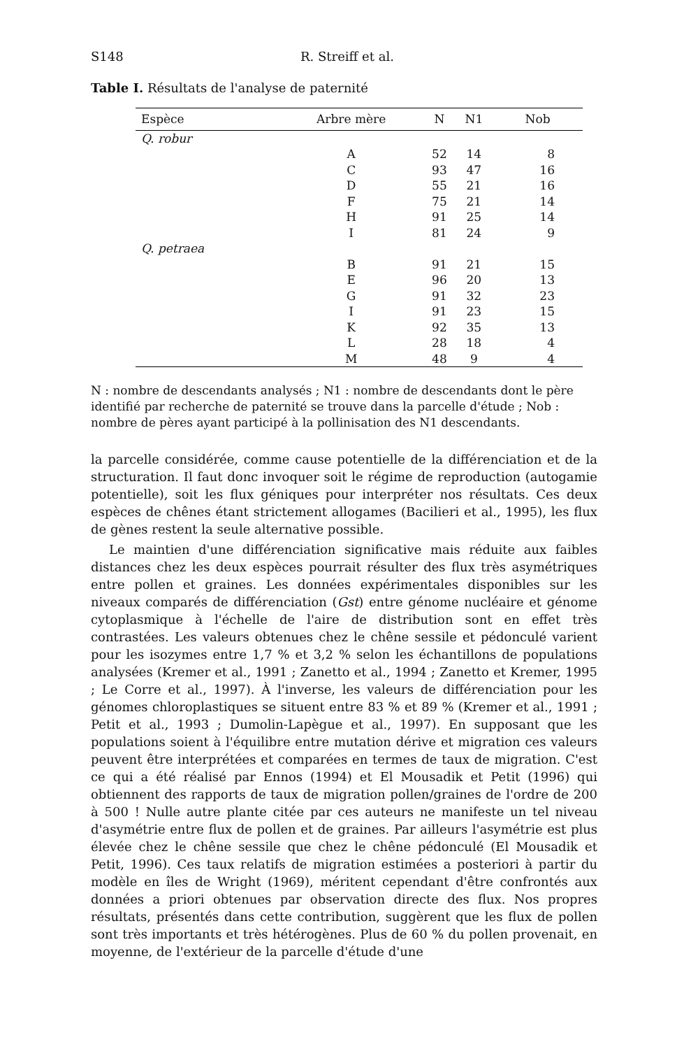S148 R. Streiff et al.
Table I. Résultats de l'analyse de paternité
| Espèce | Arbre mère | N | N1 | Nob |
| --- | --- | --- | --- | --- |
| Q. robur | | | | |
| | A | 52 | 14 | 8 |
| | C | 93 | 47 | 16 |
| | D | 55 | 21 | 16 |
| | F | 75 | 21 | 14 |
| | H | 91 | 25 | 14 |
| | I | 81 | 24 | 9 |
| Q. petraea | | | | |
| | B | 91 | 21 | 15 |
| | E | 96 | 20 | 13 |
| | G | 91 | 32 | 23 |
| | I | 91 | 23 | 15 |
| | K | 92 | 35 | 13 |
| | L | 28 | 18 | 4 |
| | M | 48 | 9 | 4 |
N : nombre de descendants analysés ; N1 : nombre de descendants dont le père identifié par recherche de paternité se trouve dans la parcelle d'étude ; Nob : nombre de pères ayant participé à la pollinisation des N1 descendants.
la parcelle considérée, comme cause potentielle de la différenciation et de la structuration. Il faut donc invoquer soit le régime de reproduction (autogamie potentielle), soit les flux géniques pour interpréter nos résultats. Ces deux espèces de chênes étant strictement allogames (Bacilieri et al., 1995), les flux de gènes restent la seule alternative possible.
Le maintien d'une différenciation significative mais réduite aux faibles distances chez les deux espèces pourrait résulter des flux très asymétriques entre pollen et graines. Les données expérimentales disponibles sur les niveaux comparés de différenciation (Gst) entre génome nucléaire et génome cytoplasmique à l'échelle de l'aire de distribution sont en effet très contrastées. Les valeurs obtenues chez le chêne sessile et pédonculé varient pour les isozymes entre 1,7 % et 3,2 % selon les échantillons de populations analysées (Kremer et al., 1991 ; Zanetto et al., 1994 ; Zanetto et Kremer, 1995 ; Le Corre et al., 1997). À l'inverse, les valeurs de différenciation pour les génomes chloroplastiques se situent entre 83 % et 89 % (Kremer et al., 1991 ; Petit et al., 1993 ; Dumolin-Lapègue et al., 1997). En supposant que les populations soient à l'équilibre entre mutation dérive et migration ces valeurs peuvent être interprétées et comparées en termes de taux de migration. C'est ce qui a été réalisé par Ennos (1994) et El Mousadik et Petit (1996) qui obtiennent des rapports de taux de migration pollen/graines de l'ordre de 200 à 500 ! Nulle autre plante citée par ces auteurs ne manifeste un tel niveau d'asymétrie entre flux de pollen et de graines. Par ailleurs l'asymétrie est plus élevée chez le chêne sessile que chez le chêne pédonculé (El Mousadik et Petit, 1996). Ces taux relatifs de migration estimées a posteriori à partir du modèle en îles de Wright (1969), méritent cependant d'être confrontés aux données a priori obtenues par observation directe des flux. Nos propres résultats, présentés dans cette contribution, suggèrent que les flux de pollen sont très importants et très hétérogènes. Plus de 60 % du pollen provenait, en moyenne, de l'extérieur de la parcelle d'étude d'une